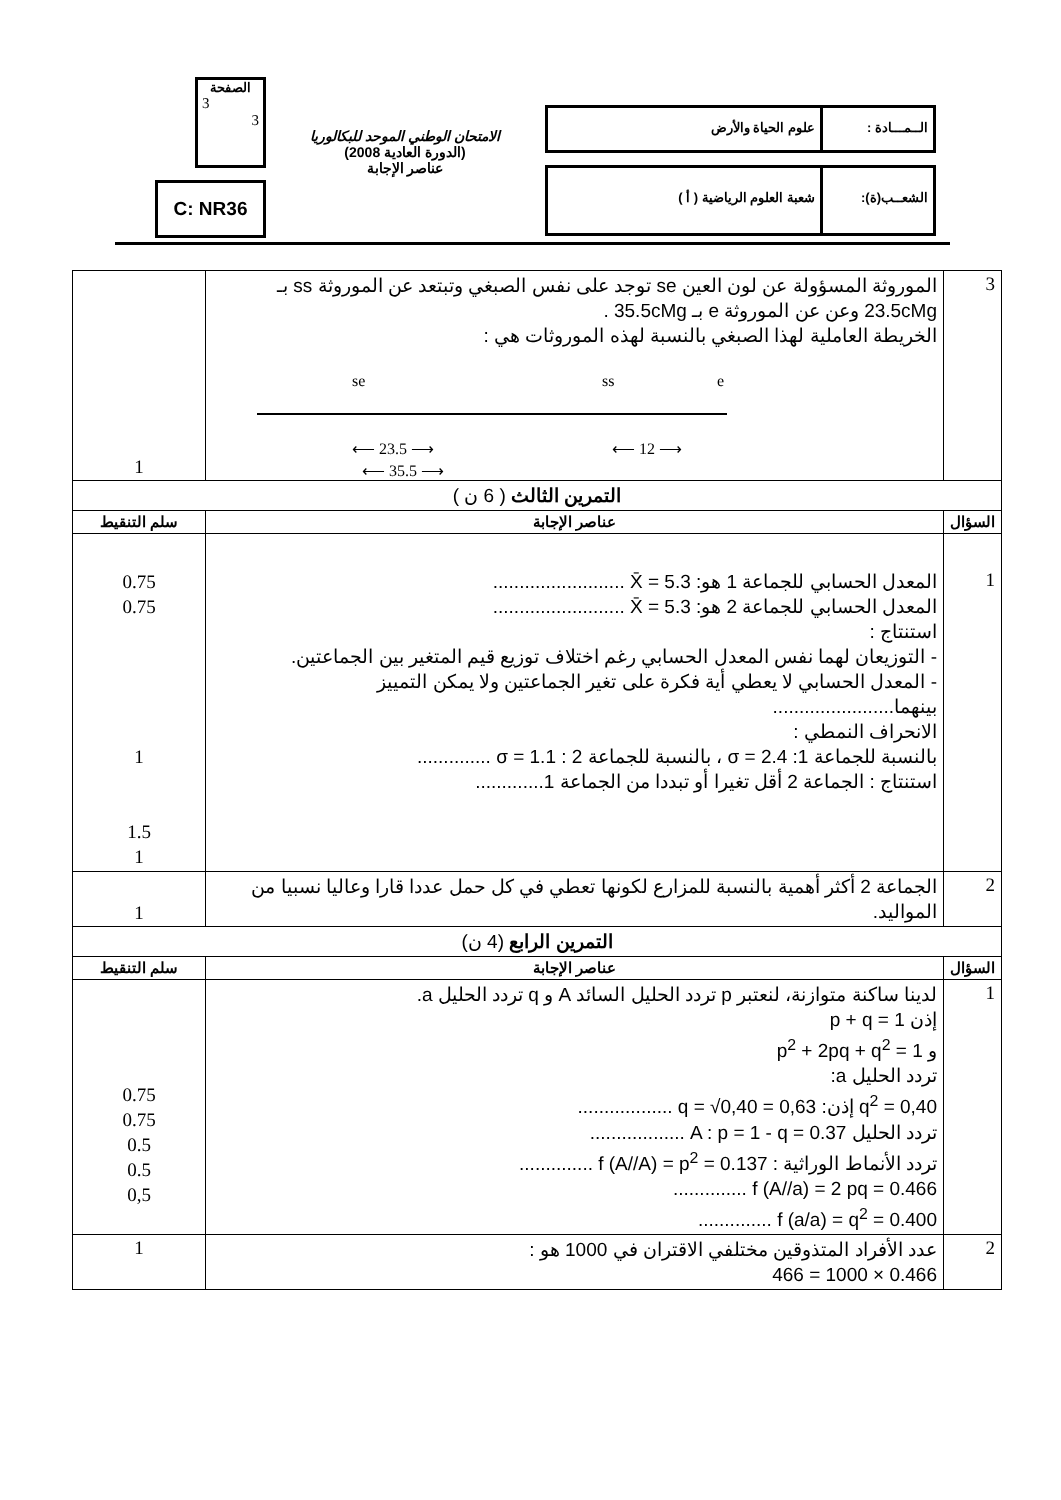الــمـــادة :
علوم الحياة والأرض
الشعــب(ة): شعبة العلوم الرياضية ( أ )
الامتحان الوطني الموحد للبكالوريا
(الدورة العادية 2008)
عناصر الإجابة
الصفحة
3
3
C: NR36
| 3 | الموروثة المسؤولة عن لون العين se توجد على نفس الصبغي وتبتعد عن الموروثة ss بـ 23.5cMg وعن عن الموروثة e بـ 35.5cMg . الخريطة العاملية لهذا الصبغي بالنسبة لهذه الموروثات هي : se ss e ⟵ 23.5 ⟶ ⟵ 12 ⟶ ⟵ 35.5 ⟶ | 1 |
| التمرين الثالث ( 6 ن ) | | |
| السؤال | عناصر الإجابة | سلم التنقيط |
| 1 | المعدل الحسابي للجماعة 1 هو: X̄ = 5.3 ......................... المعدل الحسابي للجماعة 2 هو: X̄ = 5.3 ......................... استنتاج : - التوزيعان لهما نفس المعدل الحسابي رغم اختلاف توزيع قيم المتغير بين الجماعتين. - المعدل الحسابي لا يعطي أية فكرة على تغير الجماعتين ولا يمكن التمييز بينهما....................... الانحراف النمطي : بالنسبة للجماعة 1: σ = 2.4 ، بالنسبة للجماعة 2 : σ = 1.1 .............. استنتاج : الجماعة 2 أقل تغيرا أو تبددا من الجماعة 1............. | 0.75 0.75 1 1.5 1 |
| 2 | الجماعة 2 أكثر أهمية بالنسبة للمزارع لكونها تعطي في كل حمل عددا قارا وعاليا نسبيا من المواليد. | 1 |
| التمرين الرابع (4 ن) | | |
| السؤال | عناصر الإجابة | سلم التنقيط |
| 1 | لدينا ساكنة متوازنة، لنعتبر p تردد الحليل السائد A و q تردد الحليل a. إذن p + q = 1 و p<sup>2</sup> + 2pq + q<sup>2</sup> = 1 تردد الحليل a: q<sup>2</sup> = 0,40 إذن: q = √0,40 = 0,63 .................. تردد الحليل A : p = 1 - q = 0.37 .................. تردد الأنماط الوراثية : f (A//A) = p<sup>2</sup> = 0.137 .............. f (A//a) = 2 pq = 0.466 .............. f (a/a) = q<sup>2</sup> = 0.400 .............. | 0.75 0.75 0.5 0.5 0,5 |
| 2 | عدد الأفراد المتذوقين مختلفي الاقتران في 1000 هو : 0.466 × 1000 = 466 | 1 |